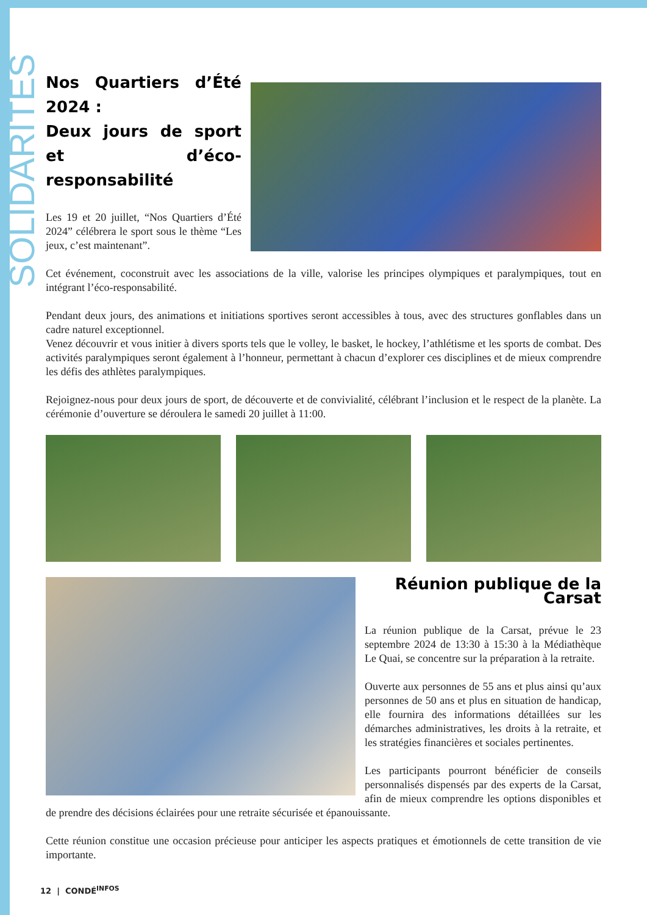SOLIDARITES
Nos Quartiers d’Été 2024 :
Deux jours de sport et d’éco-responsabilité
Les 19 et 20 juillet, “Nos Quartiers d’Été 2024” célébrera le sport sous le thème “Les jeux, c’est maintenant”.
Cet événement, coconstruit avec les associations de la ville, valorise les principes olympiques et paralympiques, tout en intégrant l’éco-responsabilité.
Pendant deux jours, des animations et initiations sportives seront accessibles à tous, avec des structures gonflables dans un cadre naturel exceptionnel.
Venez découvrir et vous initier à divers sports tels que le volley, le basket, le hockey, l’athlétisme et les sports de combat. Des activités paralympiques seront également à l’honneur, permettant à chacun d’explorer ces disciplines et de mieux comprendre les défis des athlètes paralympiques.
Rejoignez-nous pour deux jours de sport, de découverte et de convivialité, célébrant l’inclusion et le respect de la planète. La cérémonie d’ouverture se déroulera le samedi 20 juillet à 11:00.
Réunion publique de la Carsat
La réunion publique de la Carsat, prévue le 23 septembre 2024 de 13:30 à 15:30 à la Médiathèque Le Quai, se concentre sur la préparation à la retraite.
Ouverte aux personnes de 55 ans et plus ainsi qu’aux personnes de 50 ans et plus en situation de handicap, elle fournira des informations détaillées sur les démarches administratives, les droits à la retraite, et les stratégies financières et sociales pertinentes.
Les participants pourront bénéficier de conseils personnalisés dispensés par des experts de la Carsat, afin de mieux comprendre les options disponibles et de prendre des décisions éclairées pour une retraite sécurisée et épanouissante.
Cette réunion constitue une occasion précieuse pour anticiper les aspects pratiques et émotionnels de cette transition de vie importante.
12 | CONDÉ<sup>INFOS</sup>